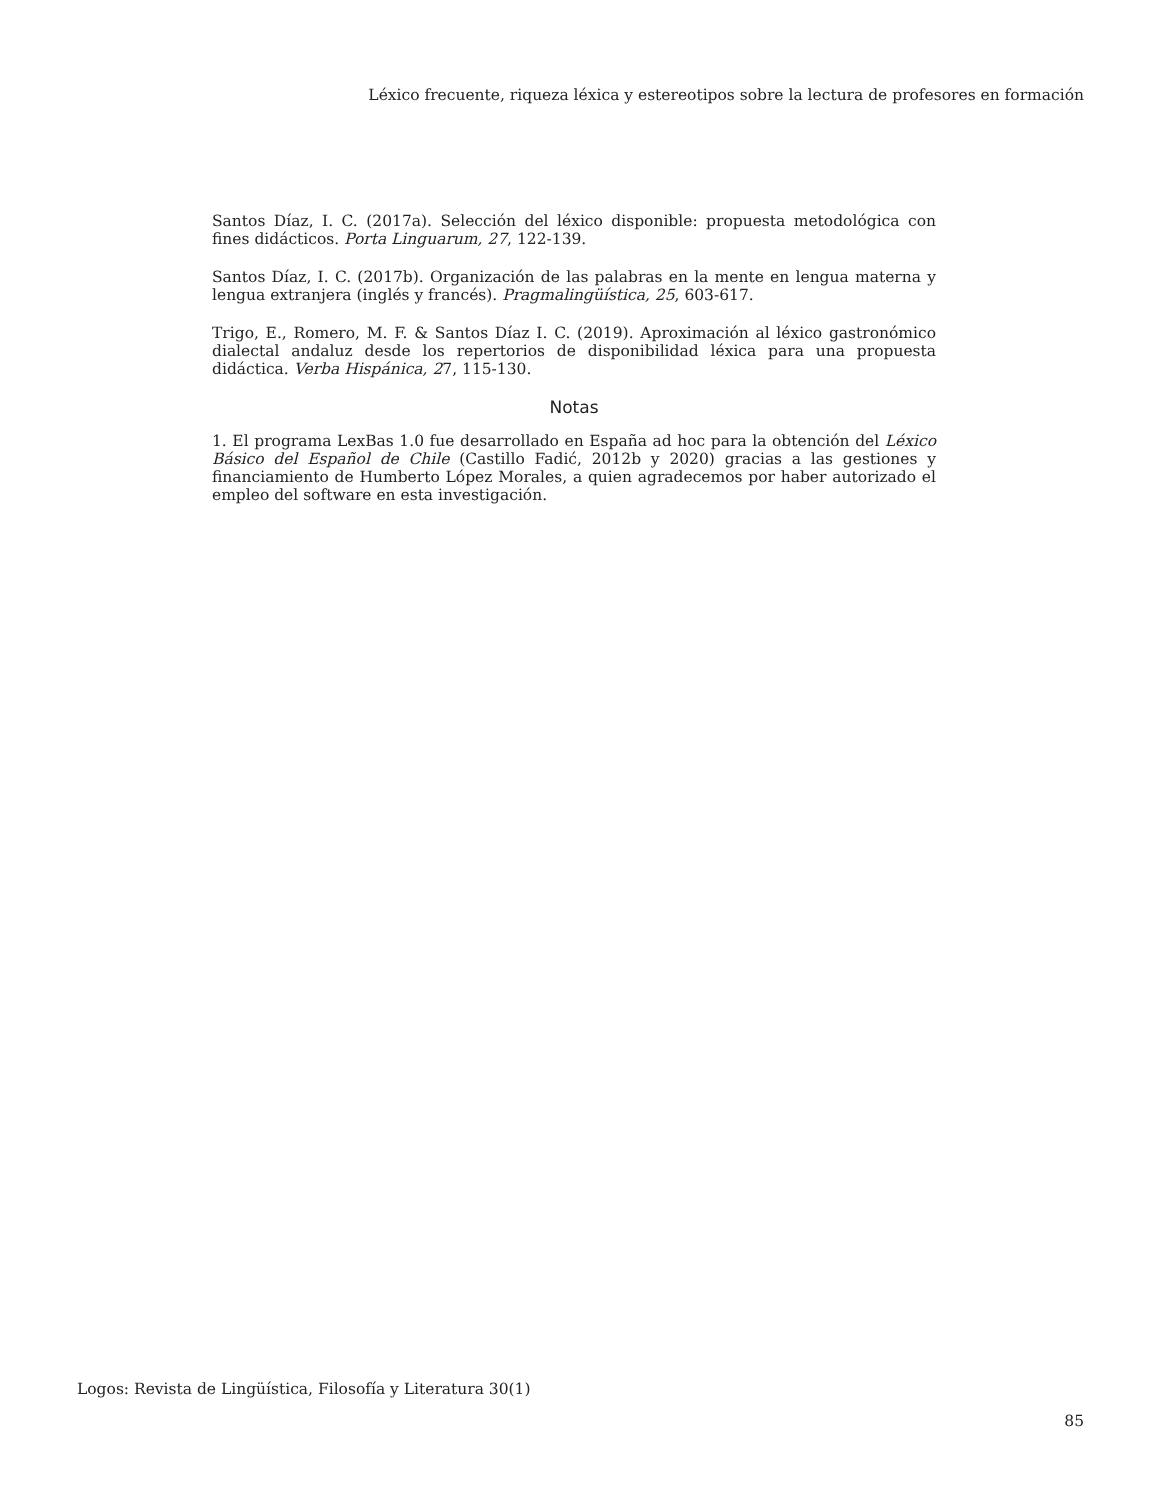Léxico frecuente, riqueza léxica y estereotipos sobre la lectura de profesores en formación
Santos Díaz, I. C. (2017a). Selección del léxico disponible: propuesta metodológica con fines didácticos. Porta Linguarum, 27, 122-139.
Santos Díaz, I. C. (2017b). Organización de las palabras en la mente en lengua materna y lengua extranjera (inglés y francés). Pragmalingüística, 25, 603-617.
Trigo, E., Romero, M. F. & Santos Díaz I. C. (2019). Aproximación al léxico gastronómico dialectal andaluz desde los repertorios de disponibilidad léxica para una propuesta didáctica. Verba Hispánica, 27, 115-130.
Notas
1. El programa LexBas 1.0 fue desarrollado en España ad hoc para la obtención del Léxico Básico del Español de Chile (Castillo Fadić, 2012b y 2020) gracias a las gestiones y financiamiento de Humberto López Morales, a quien agradecemos por haber autorizado el empleo del software en esta investigación.
Logos: Revista de Lingüística, Filosofía y Literatura 30(1)
85